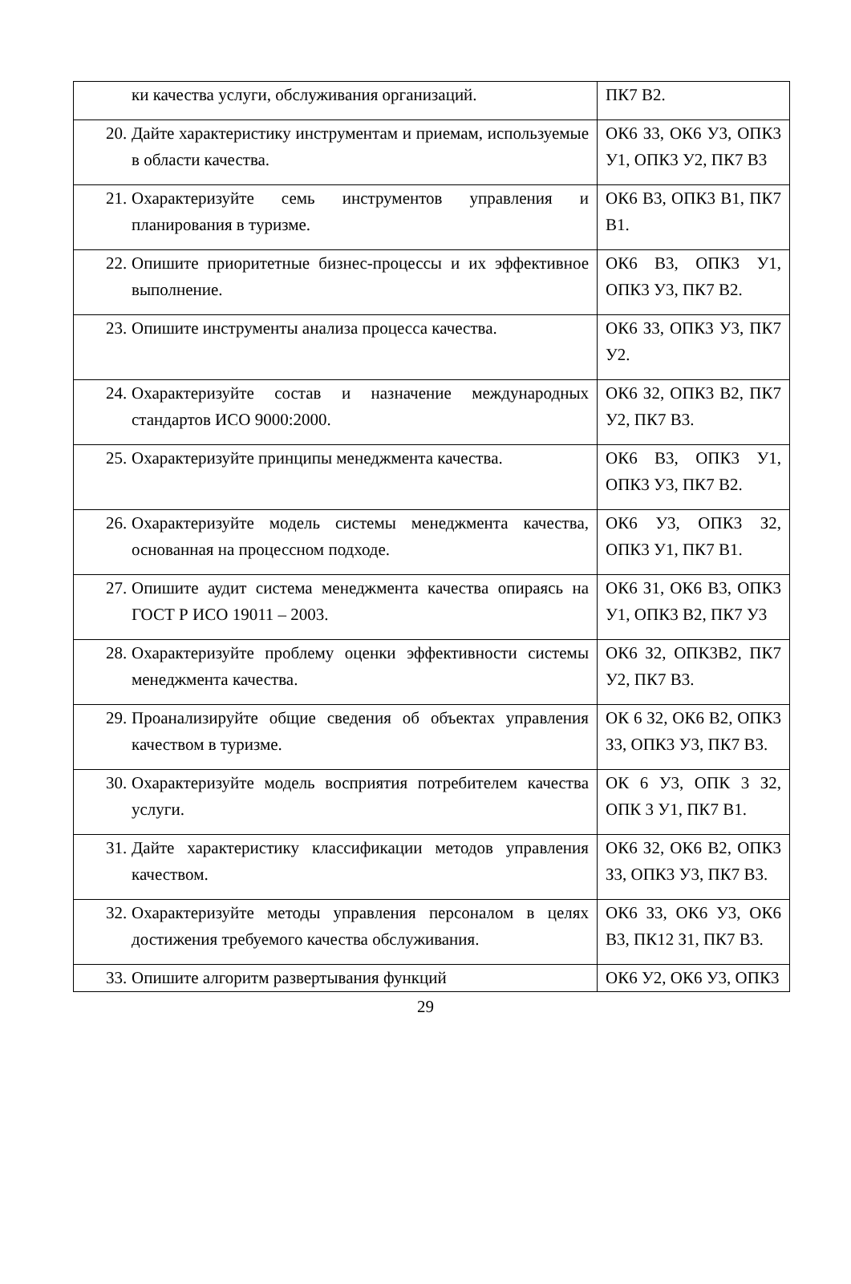| ки качества услуги, обслуживания организаций. | ПК7 В2. |
| 20. Дайте характеристику инструментам и приемам, используемые в области качества. | ОК6 З3, ОК6 У3, ОПК3 У1, ОПК3 У2, ПК7 В3 |
| 21. Охарактеризуйте семь инструментов управления и планирования в туризме. | ОК6 В3, ОПК3 В1, ПК7 В1. |
| 22. Опишите приоритетные бизнес-процессы и их эффективное выполнение. | ОК6 В3, ОПК3 У1, ОПК3 У3, ПК7 В2. |
| 23. Опишите инструменты анализа процесса качества. | ОК6 З3, ОПК3 У3, ПК7 У2. |
| 24. Охарактеризуйте состав и назначение международных стандартов ИСО 9000:2000. | ОК6 З2, ОПК3 В2, ПК7 У2, ПК7 В3. |
| 25. Охарактеризуйте принципы менеджмента качества. | ОК6 В3, ОПК3 У1, ОПК3 У3, ПК7 В2. |
| 26. Охарактеризуйте модель системы менеджмента качества, основанная на процессном подходе. | ОК6 У3, ОПК3 З2, ОПК3 У1, ПК7 В1. |
| 27. Опишите аудит система менеджмента качества опираясь на ГОСТ Р ИСО 19011 – 2003. | ОК6 З1, ОК6 В3, ОПК3 У1, ОПК3 В2, ПК7 У3 |
| 28. Охарактеризуйте проблему оценки эффективности системы менеджмента качества. | ОК6 З2, ОПК3В2, ПК7 У2, ПК7 В3. |
| 29. Проанализируйте общие сведения об объектах управления качеством в туризме. | ОК 6 З2, ОК6 В2, ОПК3 З3, ОПК3 У3, ПК7 В3. |
| 30. Охарактеризуйте модель восприятия потребителем качества услуги. | ОК 6 У3, ОПК 3 З2, ОПК 3 У1, ПК7 В1. |
| 31. Дайте характеристику классификации методов управления качеством. | ОК6 З2, ОК6 В2, ОПК3 З3, ОПК3 У3, ПК7 В3. |
| 32. Охарактеризуйте методы управления персоналом в целях достижения требуемого качества обслуживания. | ОК6 З3, ОК6 У3, ОК6 В3, ПК12 З1, ПК7 В3. |
| 33. Опишите алгоритм развертывания функций | ОК6 У2, ОК6 У3, ОПК3 |
29